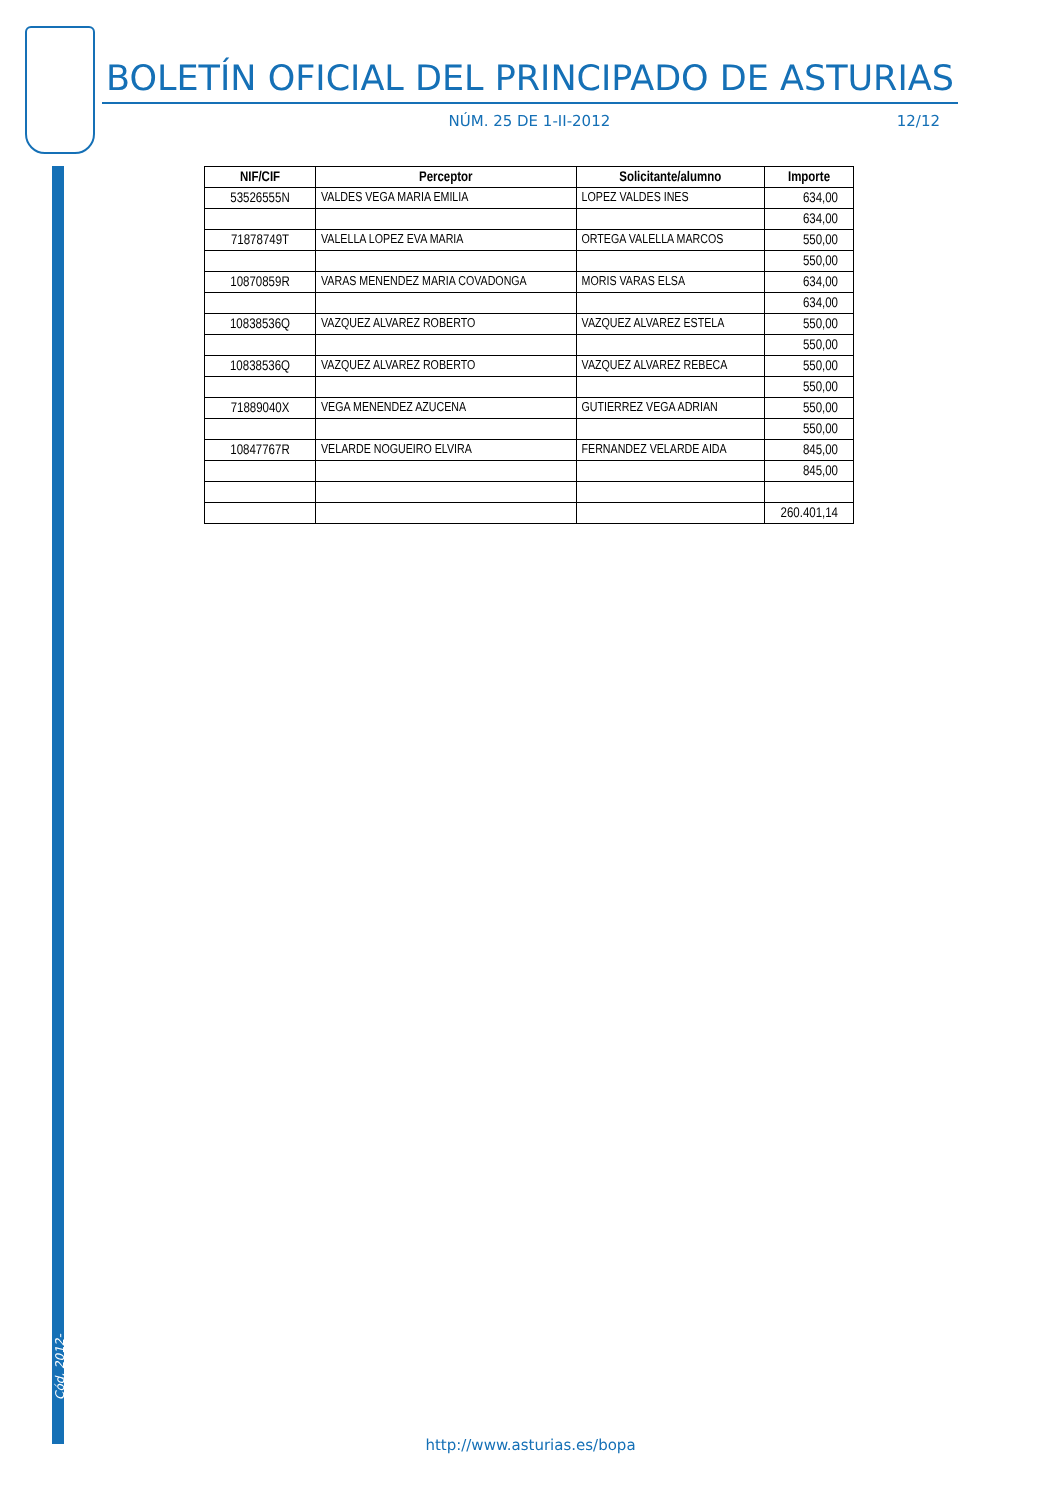BOLETÍN OFICIAL DEL PRINCIPADO DE ASTURIAS
NÚM. 25 DE 1-II-2012 12/12
| NIF/CIF | Perceptor | Solicitante/alumno | Importe |
| --- | --- | --- | --- |
| 53526555N | VALDES VEGA MARIA EMILIA | LOPEZ VALDES INES | 634,00 |
| | | | 634,00 |
| 71878749T | VALELLA LOPEZ EVA MARIA | ORTEGA VALELLA MARCOS | 550,00 |
| | | | 550,00 |
| 10870859R | VARAS MENENDEZ MARIA COVADONGA | MORIS VARAS ELSA | 634,00 |
| | | | 634,00 |
| 10838536Q | VAZQUEZ ALVAREZ ROBERTO | VAZQUEZ ALVAREZ ESTELA | 550,00 |
| | | | 550,00 |
| 10838536Q | VAZQUEZ ALVAREZ ROBERTO | VAZQUEZ ALVAREZ REBECA | 550,00 |
| | | | 550,00 |
| 71889040X | VEGA MENENDEZ AZUCENA | GUTIERREZ VEGA ADRIAN | 550,00 |
| | | | 550,00 |
| 10847767R | VELARDE NOGUEIRO ELVIRA | FERNANDEZ VELARDE AIDA | 845,00 |
| | | | 845,00 |
| | | | 260.401,14 |
Cód. 2012-00794
http://www.asturias.es/bopa